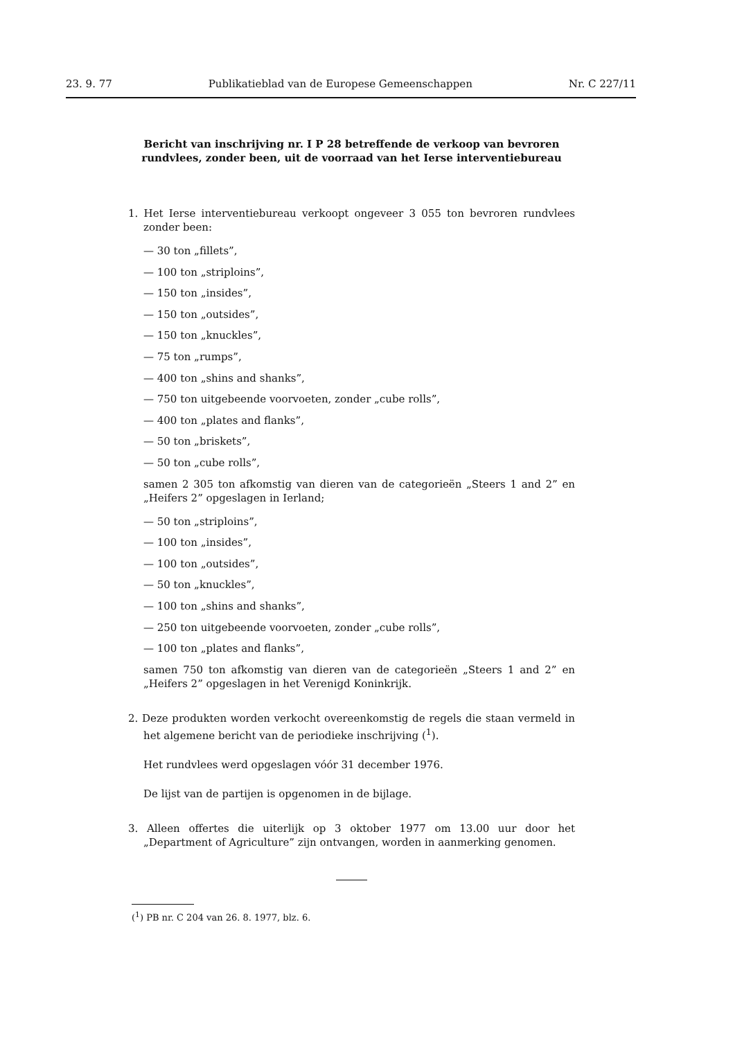23. 9. 77 Publikatieblad van de Europese Gemeenschappen Nr. C 227/11
Bericht van inschrijving nr. I P 28 betreffende de verkoop van bevroren rundvlees, zonder been, uit de voorraad van het Ierse interventiebureau
1. Het Ierse interventiebureau verkoopt ongeveer 3 055 ton bevroren rundvlees zonder been:
— 30 ton „fillets”,
— 100 ton „striploins”,
— 150 ton „insides”,
— 150 ton „outsides”,
— 150 ton „knuckles”,
— 75 ton „rumps”,
— 400 ton „shins and shanks”,
— 750 ton uitgebeende voorvoeten, zonder „cube rolls”,
— 400 ton „plates and flanks”,
— 50 ton „briskets”,
— 50 ton „cube rolls”,
samen 2 305 ton afkomstig van dieren van de categorieën „Steers 1 and 2” en „Heifers 2” opgeslagen in Ierland;
— 50 ton „striploins”,
— 100 ton „insides”,
— 100 ton „outsides”,
— 50 ton „knuckles”,
— 100 ton „shins and shanks”,
— 250 ton uitgebeende voorvoeten, zonder „cube rolls”,
— 100 ton „plates and flanks”,
samen 750 ton afkomstig van dieren van de categorieën „Steers 1 and 2” en „Heifers 2” opgeslagen in het Verenigd Koninkrijk.
2. Deze produkten worden verkocht overeenkomstig de regels die staan vermeld in het algemene bericht van de periodieke inschrijving (<sup>1</sup>).
Het rundvlees werd opgeslagen vóór 31 december 1976.
De lijst van de partijen is opgenomen in de bijlage.
3. Alleen offertes die uiterlijk op 3 oktober 1977 om 13.00 uur door het „Department of Agriculture” zijn ontvangen, worden in aanmerking genomen.
(<sup>1</sup>) PB nr. C 204 van 26. 8. 1977, blz. 6.